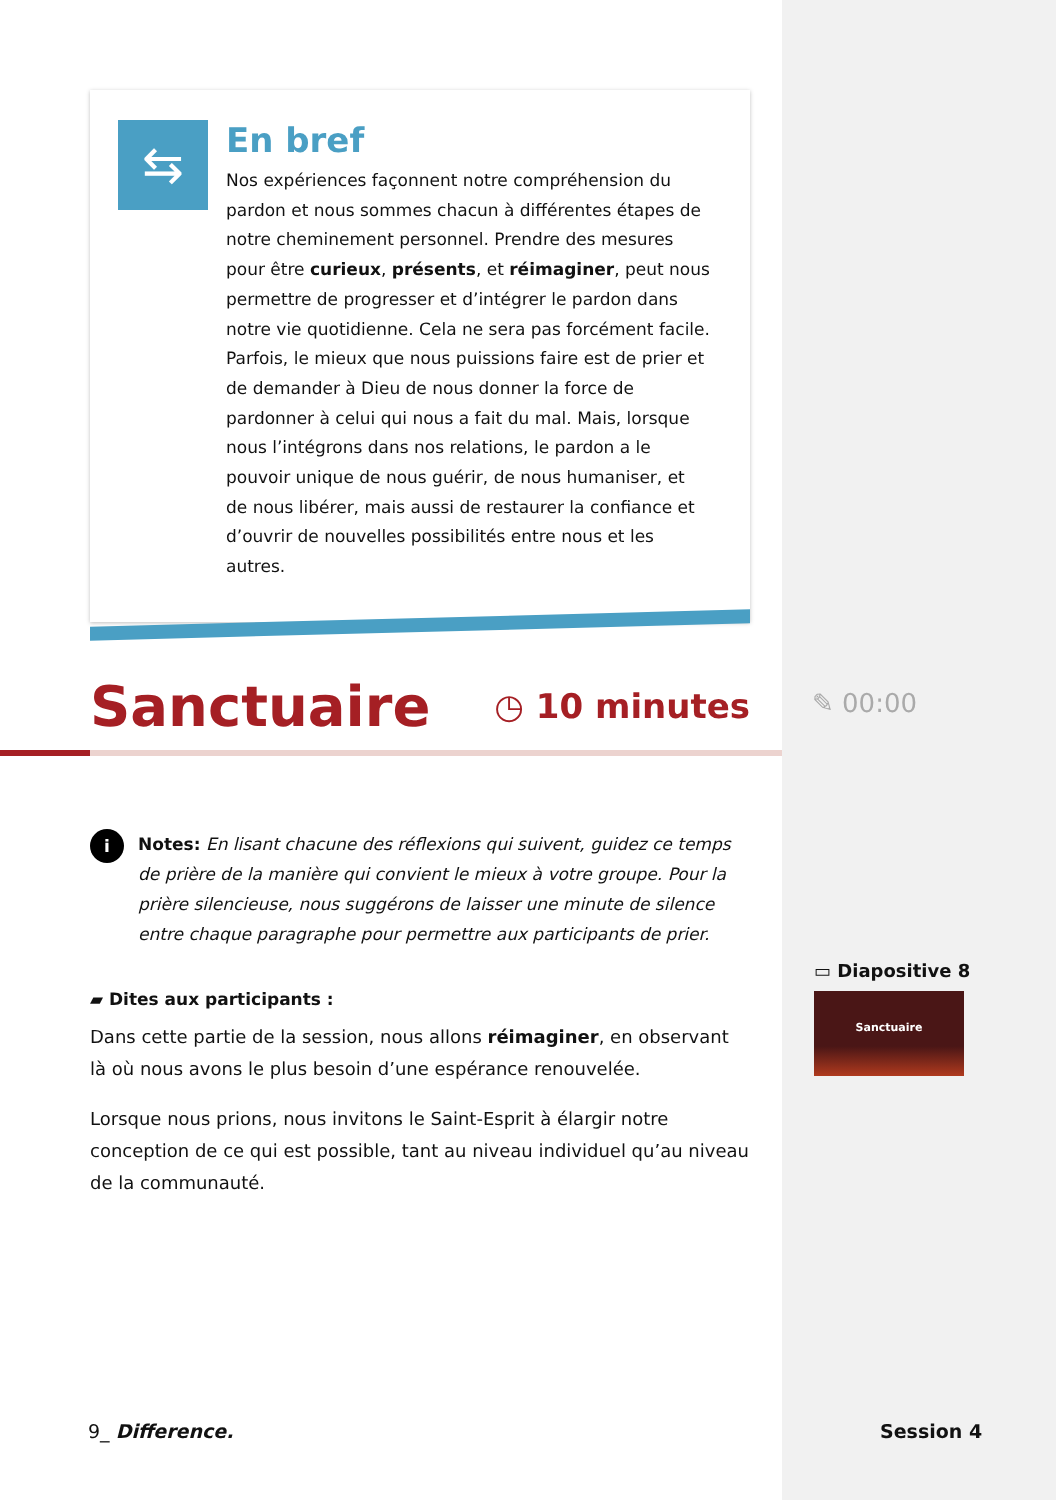⇆
En bref
Nos expériences façonnent notre compréhension du pardon et nous sommes chacun à différentes étapes de notre cheminement personnel. Prendre des mesures pour être curieux, présents, et réimaginer, peut nous permettre de progresser et d’intégrer le pardon dans notre vie quotidienne. Cela ne sera pas forcément facile. Parfois, le mieux que nous puissions faire est de prier et de demander à Dieu de nous donner la force de pardonner à celui qui nous a fait du mal. Mais, lorsque nous l’intégrons dans nos relations, le pardon a le pouvoir unique de nous guérir, de nous humaniser, et de nous libérer, mais aussi de restaurer la confiance et d’ouvrir de nouvelles possibilités entre nous et les autres.
Sanctuaire
◷ 10 minutes
i
Notes: En lisant chacune des réflexions qui suivent, guidez ce temps de prière de la manière qui convient le mieux à votre groupe. Pour la prière silencieuse, nous suggérons de laisser une minute de silence entre chaque paragraphe pour permettre aux participants de prier.
▰ Dites aux participants :
Dans cette partie de la session, nous allons réimaginer, en observant là où nous avons le plus besoin d’une espérance renouvelée.
Lorsque nous prions, nous invitons le Saint-Esprit à élargir notre conception de ce qui est possible, tant au niveau individuel qu’au niveau de la communauté.
✎ 00:00
▭ Diapositive 8
Sanctuaire
9_ Difference. Session 4